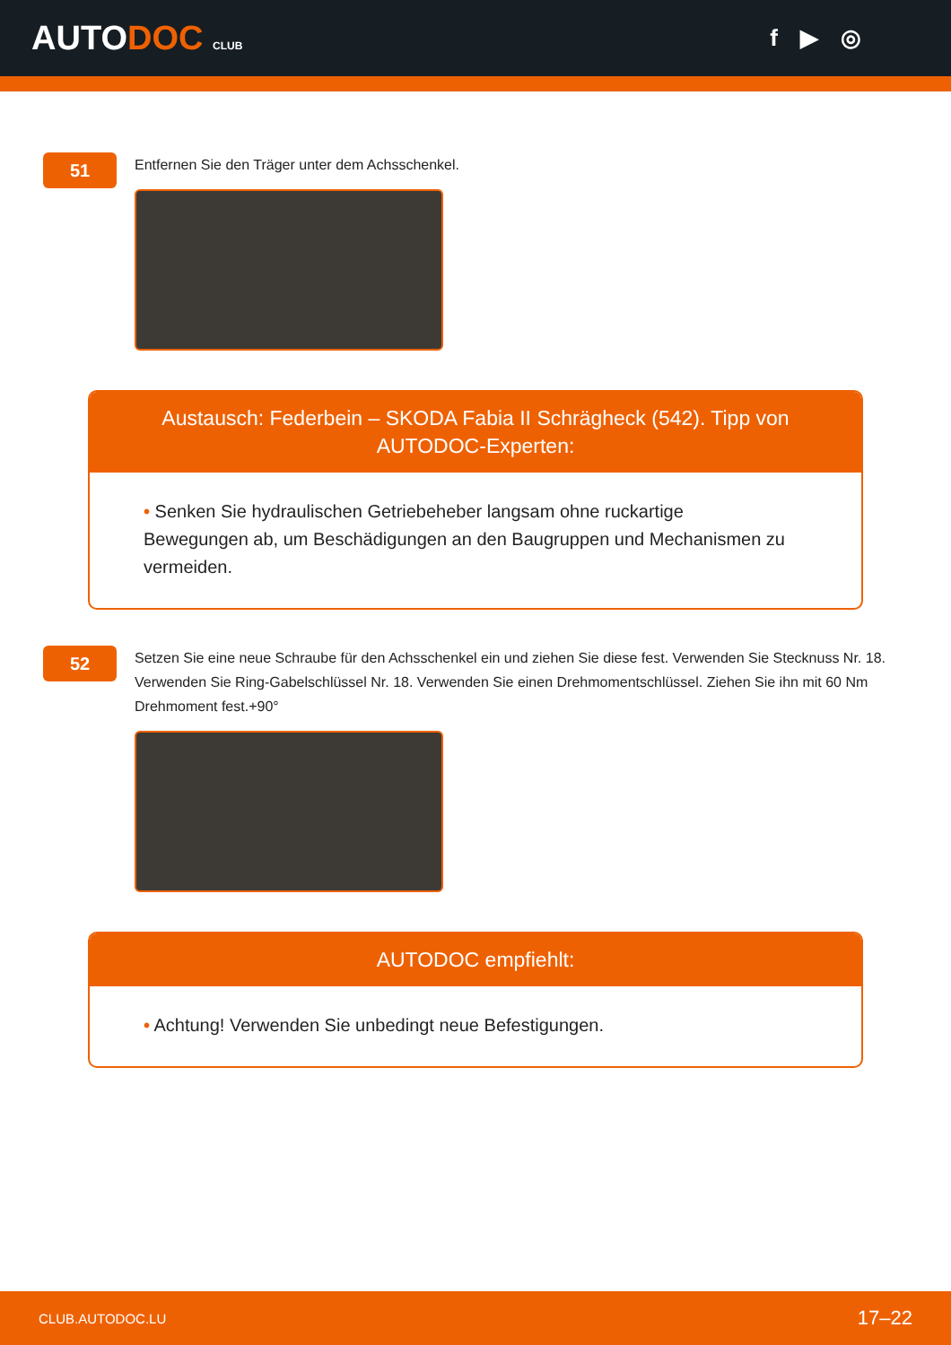AUTODOC CLUB
f ▶ ◎
51
Entfernen Sie den Träger unter dem Achsschenkel.
Austausch: Federbein – SKODA Fabia II Schrägheck (542). Tipp von AUTODOC-Experten:
• Senken Sie hydraulischen Getriebeheber langsam ohne ruckartige Bewegungen ab, um Beschädigungen an den Baugruppen und Mechanismen zu vermeiden.
52
Setzen Sie eine neue Schraube für den Achsschenkel ein und ziehen Sie diese fest. Verwenden Sie Stecknuss Nr. 18. Verwenden Sie Ring-Gabelschlüssel Nr. 18. Verwenden Sie einen Drehmomentschlüssel. Ziehen Sie ihn mit 60 Nm Drehmoment fest.+90°
AUTODOC empfiehlt:
• Achtung! Verwenden Sie unbedingt neue Befestigungen.
CLUB.AUTODOC.LU 17–22